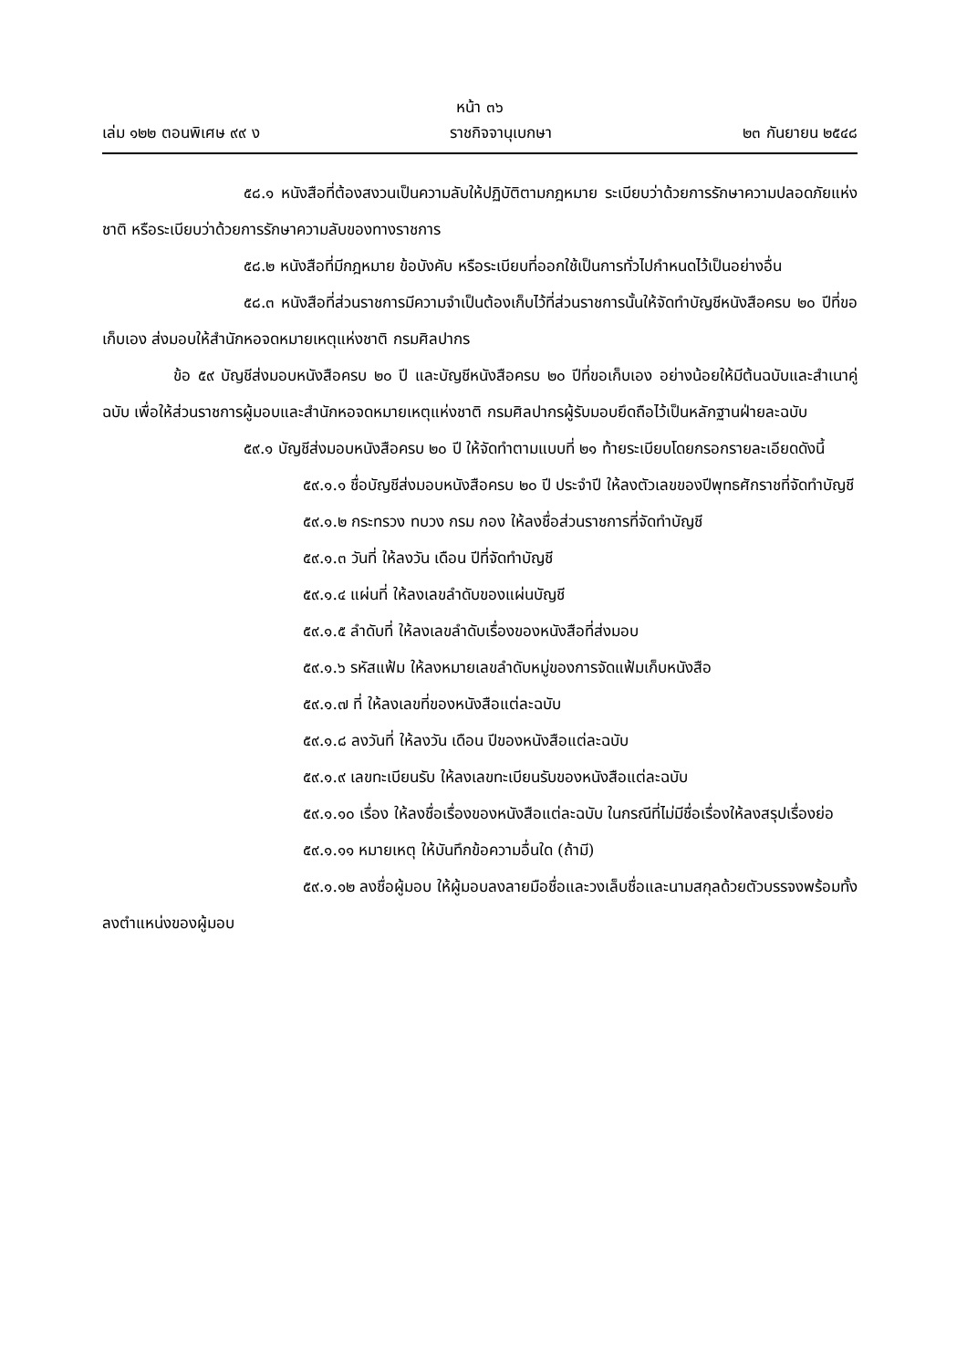หน้า ๓๖
เล่ม ๑๒๒ ตอนพิเศษ ๙๙ ง ราชกิจจานุเบกษา ๒๓ กันยายน ๒๕๔๘
๕๘.๑ หนังสือที่ต้องสงวนเป็นความลับให้ปฏิบัติตามกฎหมาย ระเบียบว่าด้วยการรักษาความปลอดภัยแห่งชาติ หรือระเบียบว่าด้วยการรักษาความลับของทางราชการ
๕๘.๒ หนังสือที่มีกฎหมาย ข้อบังคับ หรือระเบียบที่ออกใช้เป็นการทั่วไปกำหนดไว้เป็นอย่างอื่น
๕๘.๓ หนังสือที่ส่วนราชการมีความจำเป็นต้องเก็บไว้ที่ส่วนราชการนั้นให้จัดทำบัญชีหนังสือครบ ๒๐ ปีที่ขอเก็บเอง ส่งมอบให้สำนักหอจดหมายเหตุแห่งชาติ กรมศิลปากร
ข้อ ๕๙ บัญชีส่งมอบหนังสือครบ ๒๐ ปี และบัญชีหนังสือครบ ๒๐ ปีที่ขอเก็บเอง อย่างน้อยให้มีต้นฉบับและสำเนาคู่ฉบับ เพื่อให้ส่วนราชการผู้มอบและสำนักหอจดหมายเหตุแห่งชาติ กรมศิลปากรผู้รับมอบยึดถือไว้เป็นหลักฐานฝ่ายละฉบับ
๕๙.๑ บัญชีส่งมอบหนังสือครบ ๒๐ ปี ให้จัดทำตามแบบที่ ๒๑ ท้ายระเบียบโดยกรอกรายละเอียดดังนี้
๕๙.๑.๑ ชื่อบัญชีส่งมอบหนังสือครบ ๒๐ ปี ประจำปี ให้ลงตัวเลขของปีพุทธศักราชที่จัดทำบัญชี
๕๙.๑.๒ กระทรวง ทบวง กรม กอง ให้ลงชื่อส่วนราชการที่จัดทำบัญชี
๕๙.๑.๓ วันที่ ให้ลงวัน เดือน ปีที่จัดทำบัญชี
๕๙.๑.๔ แผ่นที่ ให้ลงเลขลำดับของแผ่นบัญชี
๕๙.๑.๕ ลำดับที่ ให้ลงเลขลำดับเรื่องของหนังสือที่ส่งมอบ
๕๙.๑.๖ รหัสแฟ้ม ให้ลงหมายเลขลำดับหมู่ของการจัดแฟ้มเก็บหนังสือ
๕๙.๑.๗ ที่ ให้ลงเลขที่ของหนังสือแต่ละฉบับ
๕๙.๑.๘ ลงวันที่ ให้ลงวัน เดือน ปีของหนังสือแต่ละฉบับ
๕๙.๑.๙ เลขทะเบียนรับ ให้ลงเลขทะเบียนรับของหนังสือแต่ละฉบับ
๕๙.๑.๑๐ เรื่อง ให้ลงชื่อเรื่องของหนังสือแต่ละฉบับ ในกรณีที่ไม่มีชื่อเรื่องให้ลงสรุปเรื่องย่อ
๕๙.๑.๑๑ หมายเหตุ ให้บันทึกข้อความอื่นใด (ถ้ามี)
๕๙.๑.๑๒ ลงชื่อผู้มอบ ให้ผู้มอบลงลายมือชื่อและวงเล็บชื่อและนามสกุลด้วยตัวบรรจงพร้อมทั้งลงตำแหน่งของผู้มอบ